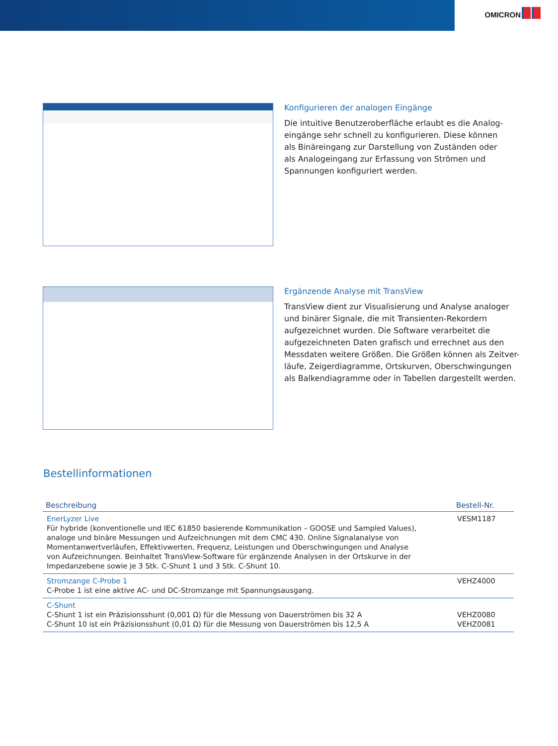OMICRON
Konfigurieren der analogen Eingänge
Die intuitive Benutzeroberfläche erlaubt es die Analog-
eingänge sehr schnell zu konfigurieren. Diese können
als Binäreingang zur Darstellung von Zuständen oder
als Analogeingang zur Erfassung von Strömen und
Spannungen konfiguriert werden.
Ergänzende Analyse mit TransView
TransView dient zur Visualisierung und Analyse analoger
und binärer Signale, die mit Transienten-Rekordern
aufgezeichnet wurden. Die Software verarbeitet die
aufgezeichneten Daten grafisch und errechnet aus den
Messdaten weitere Größen. Die Größen können als Zeitver-
läufe, Zeigerdiagramme, Ortskurven, Oberschwingungen
als Balkendiagramme oder in Tabellen dargestellt werden.
Bestellinformationen
| Beschreibung | Bestell-Nr. |
| --- | --- |
| EnerLyzer Live Für hybride (konventionelle und IEC 61850 basierende Kommunikation – GOOSE und Sampled Values), analoge und binäre Messungen und Aufzeichnungen mit dem CMC 430. Online Signalanalyse von Momentanwertverläufen, Effektivwerten, Frequenz, Leistungen und Oberschwingungen und Analyse von Aufzeichnungen. Beinhaltet TransView-Software für ergänzende Analysen in der Ortskurve in der Impedanzebene sowie je 3 Stk. C-Shunt 1 und 3 Stk. C-Shunt 10. | VESM1187 |
| Stromzange C-Probe 1 C-Probe 1 ist eine aktive AC- und DC-Stromzange mit Spannungsausgang. | VEHZ4000 |
| C-Shunt C-Shunt 1 ist ein Präzisionsshunt (0,001 Ω) für die Messung von Dauerströmen bis 32 A C-Shunt 10 ist ein Präzisionsshunt (0,01 Ω) für die Messung von Dauerströmen bis 12,5 A | VEHZ0080 VEHZ0081 |